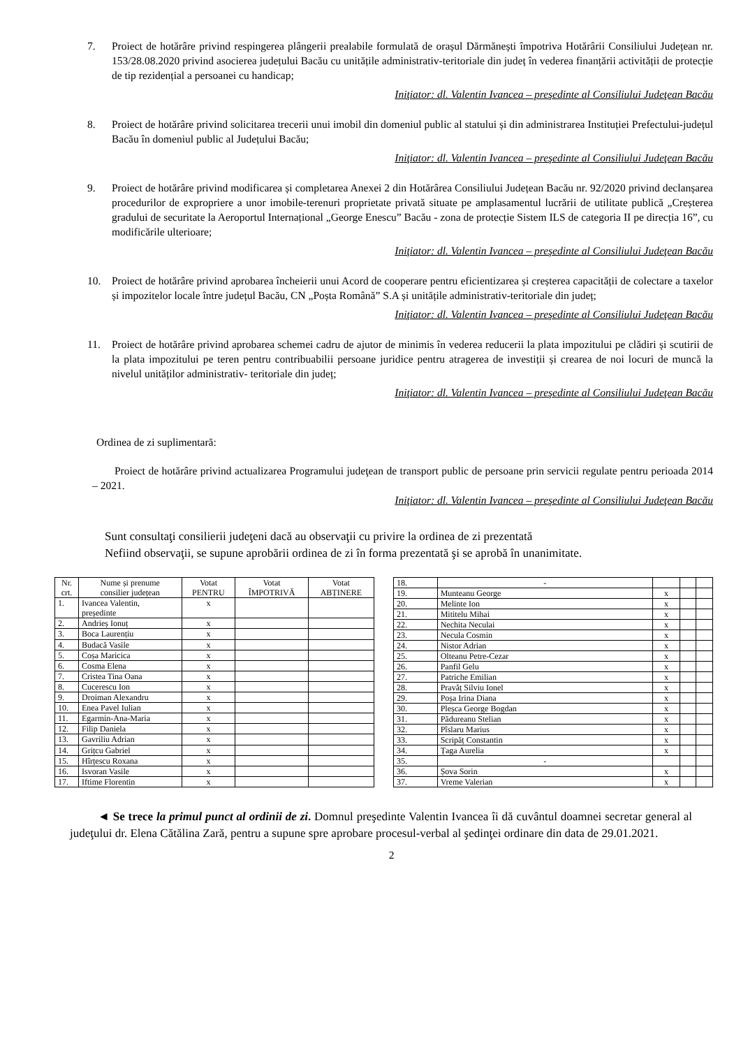7. Proiect de hotărâre privind respingerea plângerii prealabile formulată de orașul Dărmănești împotriva Hotărârii Consiliului Județean nr. 153/28.08.2020 privind asocierea județului Bacău cu unitățile administrativ-teritoriale din județ în vederea finanțării activității de protecție de tip rezidențial a persoanei cu handicap;
Iniţiator: dl. Valentin Ivancea – preşedinte al Consiliului Judeţean Bacău
8. Proiect de hotărâre privind solicitarea trecerii unui imobil din domeniul public al statului și din administrarea Instituției Prefectului-județul Bacău în domeniul public al Județului Bacău;
Iniţiator: dl. Valentin Ivancea – preşedinte al Consiliului Judeţean Bacău
9. Proiect de hotărâre privind modificarea și completarea Anexei 2 din Hotărârea Consiliului Județean Bacău nr. 92/2020 privind declanșarea procedurilor de expropriere a unor imobile-terenuri proprietate privată situate pe amplasamentul lucrării de utilitate publică „Creșterea gradului de securitate la Aeroportul Internațional „George Enescu” Bacău - zona de protecție Sistem ILS de categoria II pe direcția 16”, cu modificările ulterioare;
Iniţiator: dl. Valentin Ivancea – preşedinte al Consiliului Judeţean Bacău
10. Proiect de hotărâre privind aprobarea încheierii unui Acord de cooperare pentru eficientizarea și creșterea capacității de colectare a taxelor și impozitelor locale între județul Bacău, CN „Poșta Română” S.A și unitățile administrativ-teritoriale din județ;
Iniţiator: dl. Valentin Ivancea – preşedinte al Consiliului Judeţean Bacău
11. Proiect de hotărâre privind aprobarea schemei cadru de ajutor de minimis în vederea reducerii la plata impozitului pe clădiri și scutirii de la plata impozitului pe teren pentru contribuabilii persoane juridice pentru atragerea de investiții și crearea de noi locuri de muncă la nivelul unităților administrativ- teritoriale din județ;
Iniţiator: dl. Valentin Ivancea – preşedinte al Consiliului Judeţean Bacău
Ordinea de zi suplimentară:
Proiect de hotărâre privind actualizarea Programului judeţean de transport public de persoane prin servicii regulate pentru perioada 2014 – 2021.
Iniţiator: dl. Valentin Ivancea – preşedinte al Consiliului Judeţean Bacău
Sunt consultaţi consilierii judeţeni dacă au observaţii cu privire la ordinea de zi prezentată
Nefiind observaţii, se supune aprobării ordinea de zi în forma prezentată şi se aprobă în unanimitate.
| Nr. crt. | Nume și prenume consilier județean | Votat PENTRU | Votat ÎMPOTRIVĂ | Votat ABȚINERE |
| --- | --- | --- | --- | --- |
| 1. | Ivancea Valentin, președinte | x | | |
| 2. | Andrieș Ionuț | x | | |
| 3. | Boca Laurențiu | x | | |
| 4. | Budacă Vasile | x | | |
| 5. | Coșa Maricica | x | | |
| 6. | Cosma Elena | x | | |
| 7. | Cristea Tina Oana | x | | |
| 8. | Cucerescu Ion | x | | |
| 9. | Droiman Alexandru | x | | |
| 10. | Enea Pavel Iulian | x | | |
| 11. | Egarmin-Ana-Maria | x | | |
| 12. | Filip Daniela | x | | |
| 13. | Gavriliu Adrian | x | | |
| 14. | Grițcu Gabriel | x | | |
| 15. | Hîrțescu Roxana | x | | |
| 16. | Isvoran Vasile | x | | |
| 17. | Iftime Florentin | x | | |
| 18. | - | | | |
| 19. | Munteanu George | x | | |
| 20. | Melinte Ion | x | | |
| 21. | Mititelu Mihai | x | | |
| 22. | Nechita Neculai | x | | |
| 23. | Necula Cosmin | x | | |
| 24. | Nistor Adrian | x | | |
| 25. | Olteanu Petre-Cezar | x | | |
| 26. | Panfil Gelu | x | | |
| 27. | Patriche Emilian | x | | |
| 28. | Pravăț Silviu Ionel | x | | |
| 29. | Poșa Irina Diana | x | | |
| 30. | Pleșca George Bogdan | x | | |
| 31. | Pădureanu Stelian | x | | |
| 32. | Pîslaru Marius | x | | |
| 33. | Scripăț Constantin | x | | |
| 34. | Țaga Aurelia | x | | |
| 35. | - | | | |
| 36. | Șova Sorin | x | | |
| 37. | Vreme Valerian | x | | |
◄ Se trece la primul punct al ordinii de zi. Domnul preşedinte Valentin Ivancea îi dă cuvântul doamnei secretar general al judeţului dr. Elena Cătălina Zară, pentru a supune spre aprobare procesul-verbal al şedinţei ordinare din data de 29.01.2021.
2